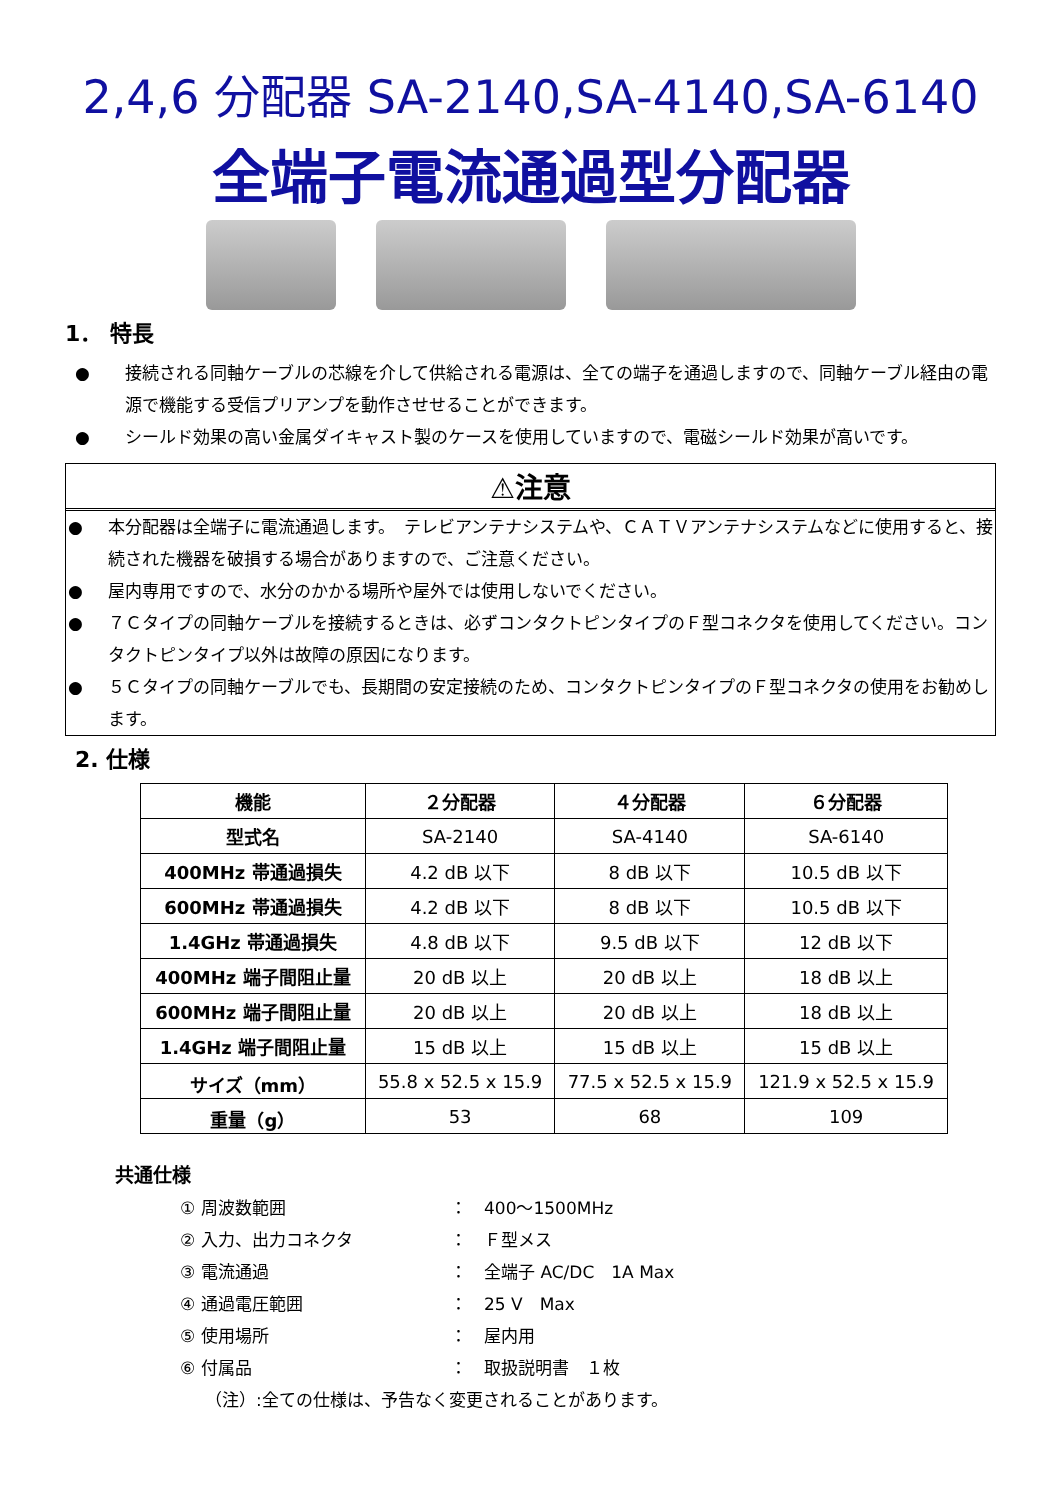2,4,6 分配器 SA-2140,SA-4140,SA-6140
全端子電流通過型分配器
1． 特長
● 接続される同軸ケーブルの芯線を介して供給される電源は、全ての端子を通過しますので、同軸ケーブル経由の電源で機能する受信プリアンプを動作させせることができます。
● シールド効果の高い金属ダイキャスト製のケースを使用していますので、電磁シールド効果が高いです。
⚠注意
● 本分配器は全端子に電流通過します。　テレビアンテナシステムや、ＣＡＴＶアンテナシステムなどに使用すると、接続された機器を破損する場合がありますので、ご注意ください。
● 屋内専用ですので、水分のかかる場所や屋外では使用しないでください。
● ７Ｃタイプの同軸ケーブルを接続するときは、必ずコンタクトピンタイプのＦ型コネクタを使用してください。コンタクトピンタイプ以外は故障の原因になります。
● ５Ｃタイプの同軸ケーブルでも、長期間の安定接続のため、コンタクトピンタイプのＦ型コネクタの使用をお勧めします。
2. 仕様
| 機能 | ２分配器 | ４分配器 | ６分配器 |
| --- | --- | --- | --- |
| 型式名 | SA-2140 | SA-4140 | SA-6140 |
| 400MHz 帯通過損失 | 4.2 dB 以下 | 8 dB 以下 | 10.5 dB 以下 |
| 600MHz 帯通過損失 | 4.2 dB 以下 | 8 dB 以下 | 10.5 dB 以下 |
| 1.4GHz 帯通過損失 | 4.8 dB 以下 | 9.5 dB 以下 | 12 dB 以下 |
| 400MHz 端子間阻止量 | 20 dB 以上 | 20 dB 以上 | 18 dB 以上 |
| 600MHz 端子間阻止量 | 20 dB 以上 | 20 dB 以上 | 18 dB 以上 |
| 1.4GHz 端子間阻止量 | 15 dB 以上 | 15 dB 以上 | 15 dB 以上 |
| サイズ（mm） | 55.8 x 52.5 x 15.9 | 77.5 x 52.5 x 15.9 | 121.9 x 52.5 x 15.9 |
| 重量（g） | 53 | 68 | 109 |
共通仕様
① 周波数範囲 ：　400～1500MHz
② 入力、出力コネクタ ：　Ｆ型メス
③ 電流通過 ：　全端子 AC/DC　1A Max
④ 通過電圧範囲 ：　25 V　Max
⑤ 使用場所 ：　屋内用
⑥ 付属品 ：　取扱説明書　１枚
（注）:全ての仕様は、予告なく変更されることがあります。